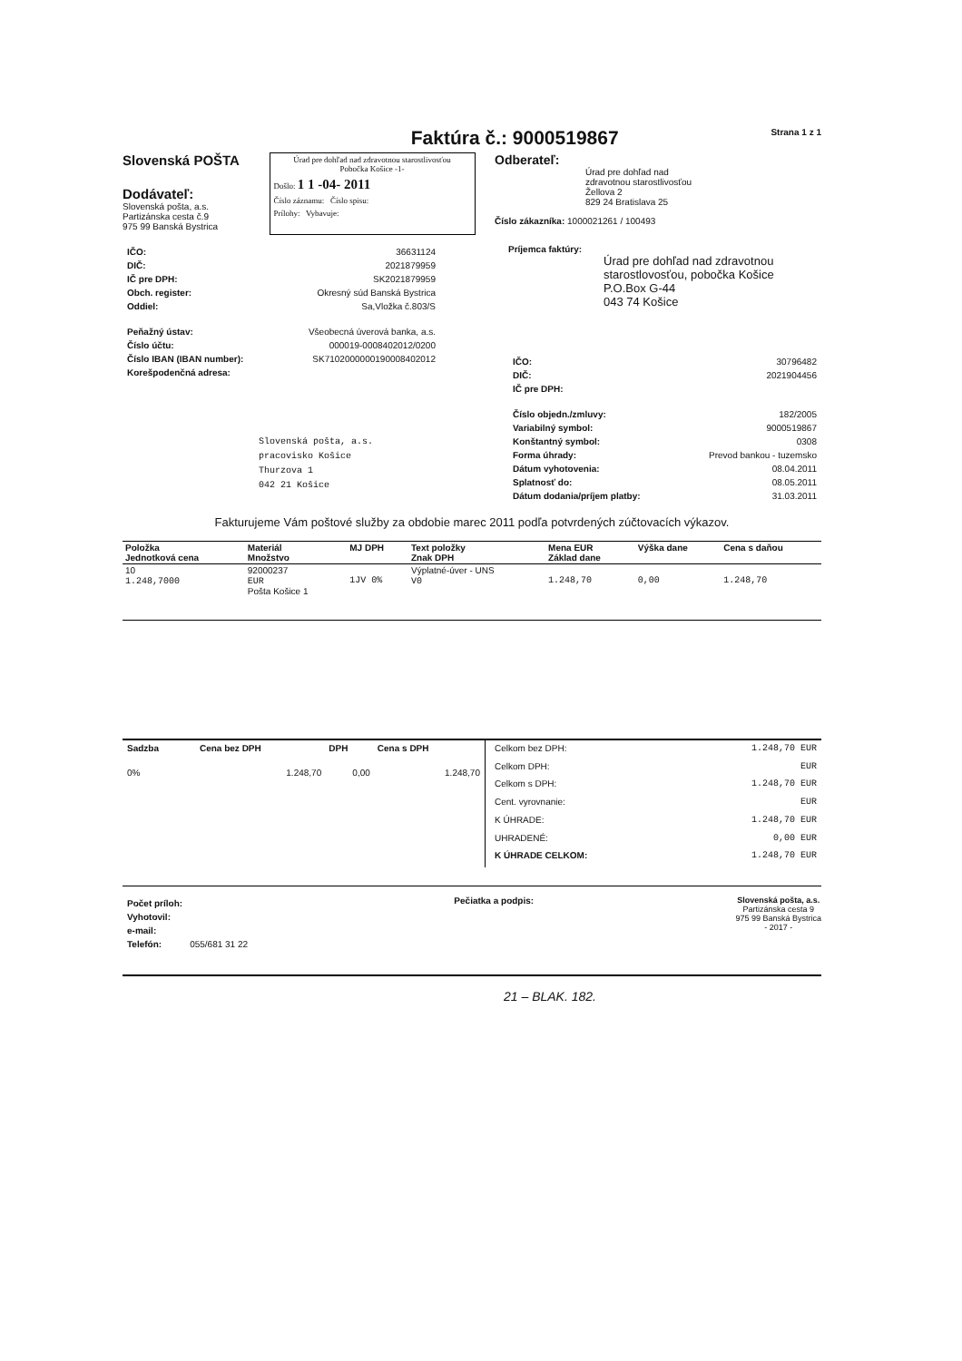Faktúra č.: 9000519867 Strana 1 z 1
Slovenská POŠTA
Dodávateľ:
Slovenská pošta, a.s.
Partizánska cesta č.9
975 99 Banská Bystrica
Úrad pre dohľad nad zdravotnou starostlivosťou
Pobočka Košice -1-
Došlo: 1 1 -04- 2011
Číslo záznamu: Číslo spisu:
Prílohy: Vybavuje:
Odberateľ:
Úrad pre dohľad nad
zdravotnou starostlivosťou
Žellova 2
829 24 Bratislava 25
Číslo zákazníka: 1000021261 / 100493
| IČO: | 36631124 |
| DIČ: | 2021879959 |
| IČ pre DPH: | SK2021879959 |
| Obch. register: | Okresný súd Banská Bystrica |
| Oddiel: | Sa,Vložka č.803/S |
| Peňažný ústav: | Všeobecná úverová banka, a.s. |
| Číslo účtu: | 000019-0008402012/0200 |
| Číslo IBAN (IBAN number): | SK7102000000190008402012 |
| Korešpodenčná adresa: | |
Slovenská pošta, a.s.
pracovisko Košice
Thurzova 1
042 21 Košice
Príjemca faktúry:
Úrad pre dohľad nad zdravotnou starostlovosťou, pobočka Košice
P.O.Box G-44
043 74 Košice
| IČO: | 30796482 |
| DIČ: | 2021904456 |
| IČ pre DPH: | |
| Číslo objedn./zmluvy: | 182/2005 |
| Variabilný symbol: | 9000519867 |
| Konštantný symbol: | 0308 |
| Forma úhrady: | Prevod bankou - tuzemsko |
| Dátum vyhotovenia: | 08.04.2011 |
| Splatnosť do: | 08.05.2011 |
| Dátum dodania/príjem platby: | 31.03.2011 |
Fakturujeme Vám poštové služby za obdobie marec 2011 podľa potvrdených zúčtovacích výkazov.
| Položka Jednotková cena | Materiál Množstvo | MJ DPH | Text položky Znak DPH | Mena EUR Základ dane | Výška dane | Cena s daňou |
| --- | --- | --- | --- | --- | --- | --- |
| 10 1.248,7000 | 92000237 EUR Pošta Košice 1 | 1JV 0% | Výplatné-úver - UNS V0 | 1.248,70 | 0,00 | 1.248,70 |
| Sadzba | Cena bez DPH | DPH | Cena s DPH |
| --- | --- | --- | --- |
| 0% | 1.248,70 | 0,00 | 1.248,70 |
| Celkom bez DPH: | 1.248,70 EUR |
| Celkom DPH: | EUR |
| Celkom s DPH: | 1.248,70 EUR |
| Cent. vyrovnanie: | EUR |
| K ÚHRADE: | 1.248,70 EUR |
| UHRADENÉ: | 0,00 EUR |
| K ÚHRADE CELKOM: | 1.248,70 EUR |
| Počet príloh: | |
| Vyhotovil: | |
| e-mail: | |
| Telefón: | 055/681 31 22 |
Pečiatka a podpis: Slovenská pošta, a.s.
Partizánska cesta 9
975 99 Banská Bystrica
- 2017 -
21 – BLAK. 182.